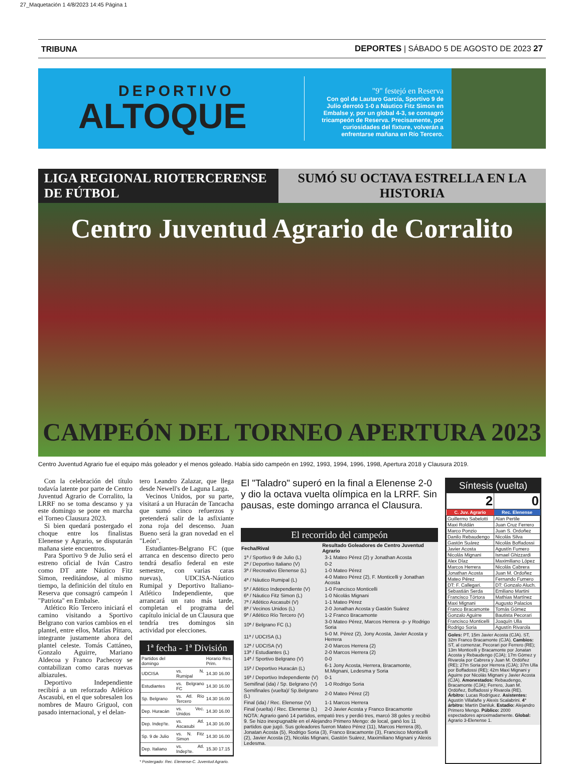27_Maquetación 1 4/8/2023 14:45 Página 1
TRIBUNA DEPORTES | SÁBADO 5 DE AGOSTO DE 2023 27
DEPORTIVO
ALTOQUE
"9" festejó en Reserva
Con gol de Lautaro García, Sportivo 9 de Julio derrotó 1-0 a Náutico Fitz Simon en Embalse y, por un global 4-3, se consagró tricampeón de Reserva. Precisamente, por curiosidades del fixture, volverán a enfrentarse mañana en Río Tercero.
LIGA REGIONAL RIOTERCERENSE DE FÚTBOL
SUMÓ SU OCTAVA ESTRELLA EN LA HISTORIA
Centro Juventud Agrario de Corralito
CAMPEÓN DEL TORNEO APERTURA 2023
Centro Juventud Agrario fue el equipo más goleador y el menos goleado. Había sido campeón en 1992, 1993, 1994, 1996, 1998, Apertura 2018 y Clausura 2019.
Con la celebración del título todavía latente por parte de Centro Juventud Agrario de Corralito, la LRRF no se toma descanso y ya este domingo se pone en marcha el Torneo Clausura 2023.
Si bien quedará postergado el choque entre los finalistas Elenense y Agrario, se disputarán mañana siete encuentros.
Para Sportivo 9 de Julio será el estreno oficial de Iván Castro como DT ante Náutico Fitz Simon, reeditándose, al mismo tiempo, la definición del título en Reserva que consagró campeón l "Patriota" en Embalse.
Atlético Río Tercero iniciará el camino visitando a Sportivo Belgrano con varios cambios en el plantel, entre ellos, Matías Píttaro, integrante justamente ahora del plantel celeste. Tomás Cattáneo, Gonzalo Aguirre, Mariano Aldecoa y Franco Pachecoy se contabilizan como caras nuevas albiazules.
Deportivo Independiente recibirá a un reforzado Atlético Ascasubi, en el que sobresalen los nombres de Mauro Griguol, con pasado internacional, y el delan-
tero Leandro Zalazar, que llega desde Newell's de Laguna Larga.
Vecinos Unidos, por su parte, visitará a un Huracán de Tancacha que sumó cinco refuerzos y pretenderá salir de la asfixiante zona roja del descenso. Juan Bueno será la gran novedad en el "León".
Estudiantes-Belgrano FC (que arranca en descenso directo pero tendrá desafío federal en este semestre, con varias caras nuevas), UDCISA-Náutico Rumipal y Deportivo Italiano-Atlético Independiente, que arrancará un rato más tarde, completan el programa del capítulo inicial de un Clausura que tendría tres domingos sin actividad por elecciones.
1ª fecha - 1ª División
| Partidos del domingo | | Horario Res. Prim. |
| --- | --- | --- |
| UDCISA | vs. N. Rumipal | 14.30 16.00 |
| Estudiantes | vs. Belgrano FC | 14.30 16.00 |
| Sp. Belgrano | vs. Atl. Río Tercero | 14.30 16.00 |
| Dep. Huracán | vs. Vec. Unidos | 14.30 16.00 |
| Dep. Indep'te. | vs. Atl. Ascasubi | 14.30 16.00 |
| Sp. 9 de Julio | vs. N. Fitz Simon | 14.30 16.00 |
| Dep. Italiano | vs. Atl. Indep'te. | 15.30 17.15 |
* Postergado: Rec. Elenense-C. Juventud Agrario.
El "Taladro" superó en la final a Elenense 2-0 y dio la octava vuelta olímpica en la LRRF. Sin pausas, este domingo arranca el Clausura.
El recorrido del campeón
| Fecha/Rival | Resultado Goleadores de Centro Juventud Agrario |
| --- | --- |
| 1ª / Sportivo 9 de Julio (L) | 3-1 Mateo Pérez (2) y Jonathan Acosta |
| 2ª / Deportivo Italiano (V) | 0-2 |
| 3ª / Recreativo Elenense (L) | 1-0 Mateo Pérez |
| 4ª / Náutico Rumipal (L) | 4-0 Mateo Pérez (2), F. Monticelli y Jonathan Acosta |
| 5ª / Atlético Independiente (V) | 1-0 Francisco Monticelli |
| 6ª / Náutico Fitz Simon (L) | 1-0 Nicolás Mignani |
| 7ª / Atlético Ascasubi (V) | 1-1 Mateo Pérez |
| 8ª / Vecinos Unidos (L) | 2-0 Jonathan Acosta y Gastón Suárez |
| 9ª / Atlético Río Tercero (V) | 1-2 Franco Bracamonte |
| 10ª / Belgrano FC (L) | 3-0 Mateo Pérez, Marcos Herrera -p- y Rodrigo Soria |
| 11ª / UDCISA (L) | 5-0 M. Pérez (2), Jony Acosta, Javier Acosta y Herrera |
| 12ª / UDCISA (V) | 2-0 Marcos Herrera (2) |
| 13ª / Estudiantes (L) | 2-0 Marcos Herrera (2) |
| 14ª / Sportivo Belgrano (V) | 0-0 |
| 15ª / Deportivo Huracán (L) | 6-1 Jony Acosta, Herrera, Bracamonte, M.Mignani, Ledesma y Soria |
| 16ª / Deportivo Independiente (V) | 0-1 |
| Semifinal (ida) / Sp. Belgrano (V) | 1-0 Rodrigo Soria |
| Semifinales (vuelta)/ Sp.Belgrano (L) | 2-0 Mateo Pérez (2) |
| Final (ida) / Rec. Elenense (V) | 1-1 Marcos Herrera |
| Final (vuelta) / Rec. Elenense (L) | 2-0 Javier Acosta y Franco Bracamonte |
| NOTA: Agrario ganó 14 partidos, empató tres y perdió tres, marcó 38 goles y recibió 9. Se hizo inexpugnable en el Alejandro Primero Mengo: de local, ganó los 11 partidos que jugó. Sus goleadores fueron Mateo Pérez (11), Marcos Herrera (8), Jonatan Acosta (5), Rodrigo Soria (3), Franco Bracamonte (3), Francisco Monticelli (2), Javier Acosta (2), Nicolás Mignani, Gastón Suárez, Maximiliano Mignani y Alexis Ledesma. | |
Síntesis (vuelta)
| 2 | 0 |
| C. Juv. Agrario | Rec. Elenense |
| Guillermo Sabelotti | Alan Pertile |
| Maxi Roldán | Juan Cruz Ferrero |
| Marco Ponzio | Juan S. Ordoñez |
| Danilo Rebaudengo | Nicolás Silva |
| Gastón Suárez | Nicolás Boffadossi |
| Javier Acosta | Agustín Fumero |
| Nicolás Mignani | Ismael Ghizzardi |
| Alex Díaz | Maximiliano López |
| Marcos Herrera | Nicolás Cabrera |
| Jonathan Acosta | Juan M. Ordoñez |
| Mateo Pérez | Fernando Fumero |
| DT: F. Callegari. | DT: Gonzalo Aluch. |
| Sebastián Serda | Emiliano Martini |
| Francisco Tórtora | Mathias Martínez |
| Maxi Mignani | Augusto Palacios |
| Franco Bracamonte | Tomás Gómez |
| Gonzalo Aguirre | Bautista Pecorari |
| Francisco Monticelli | Joaquín Ulla |
| Rodrigo Soria | Agustín Rivarola |
Goles: PT, 15m Javier Acosta (CJA). ST, 32m Franco Bracamonte (CJA). Cambios: ST, al comenzar, Pecorari por Ferrero (RE); 13m Monticelli y Bracamonte por Jonatan Acosta y Rebaudengo (CJA); 17m Gómez y Rivarola por Cabrera y Juan M. Ordóñez (RE); 27m Soria por Herrera (CJA); 37m Ulla por Boffadossi (RE); 42m Maxi Mignani y Aguirre por Nicolás Mignani y Javier Acosta (CJA). Amonestados: Rebaudengo, Bracamonte (CJA); Ferrero, Juan M. Ordóñez, Boffadossi y Rivarola (RE). Árbitro: Lucas Rodríguez. Asistentes: Agustín Villafañe y Alexis Scalabrini. 4° árbitro: Martín Daniluk. Estadio: Alejandro Primero Mengo. Público: 2000 espectadores aproximadamente. Global: Agrario 3-Elenense 1.